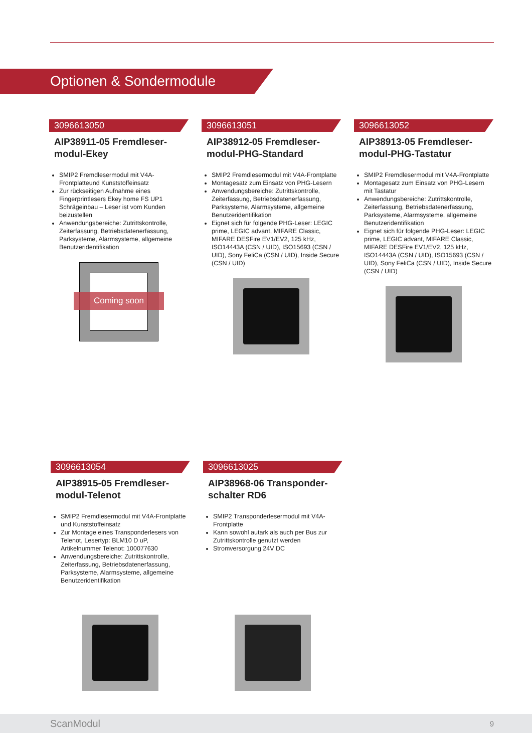Optionen & Sondermodule
3096613050
AIP38911-05 Fremdleser-modul-Ekey
SMIP2 Fremdlesermodul mit V4A-Frontplatteund Kunststoffeinsatz
Zur rückseitigen Aufnahme eines Fingerprintlesers Ekey home FS UP1 Schrägeinbau – Leser ist vom Kunden beizustellen
Anwendungsbereiche: Zutrittskontrolle, Zeiterfassung, Betriebsdatenerfassung, Parksysteme, Alarmsysteme, allgemeine Benutzeridentifikation
Coming soon
3096613051
AIP38912-05 Fremdleser-modul-PHG-Standard
SMIP2 Fremdlesermodul mit V4A-Frontplatte
Montagesatz zum Einsatz von PHG-Lesern
Anwendungsbereiche: Zutrittskontrolle, Zeiterfassung, Betriebsdatenerfassung, Parksysteme, Alarmsysteme, allgemeine Benutzeridentifikation
Eignet sich für folgende PHG-Leser: LEGIC prime, LEGIC advant, MIFARE Classic, MIFARE DESFire EV1/EV2, 125 kHz, ISO14443A (CSN / UID), ISO15693 (CSN / UID), Sony FeliCa (CSN / UID), Inside Secure (CSN / UID)
3096613052
AIP38913-05 Fremdleser-modul-PHG-Tastatur
SMIP2 Fremdlesermodul mit V4A-Frontplatte
Montagesatz zum Einsatz von PHG-Lesern mit Tastatur
Anwendungsbereiche: Zutrittskontrolle, Zeiterfassung, Betriebsdatenerfassung, Parksysteme, Alarmsysteme, allgemeine Benutzeridentifikation
Eignet sich für folgende PHG-Leser: LEGIC prime, LEGIC advant, MIFARE Classic, MIFARE DESFire EV1/EV2, 125 kHz, ISO14443A (CSN / UID), ISO15693 (CSN / UID), Sony FeliCa (CSN / UID), Inside Secure (CSN / UID)
3096613054
AIP38915-05 Fremdleser-modul-Telenot
SMIP2 Fremdlesermodul mit V4A-Frontplatte und Kunststoffeinsatz
Zur Montage eines Transponderlesers von Telenot, Lesertyp: BLM10 D uP, Artikelnummer Telenot: 100077630
Anwendungsbereiche: Zutrittskontrolle, Zeiterfassung, Betriebsdatenerfassung, Parksysteme, Alarmsysteme, allgemeine Benutzeridentifikation
3096613025
AIP38968-06 Transponder-schalter RD6
SMIP2 Transponderlesermodul mit V4A-Frontplatte
Kann sowohl autark als auch per Bus zur Zutrittskontrolle genutzt werden
Stromversorgung 24V DC
ScanModul 9